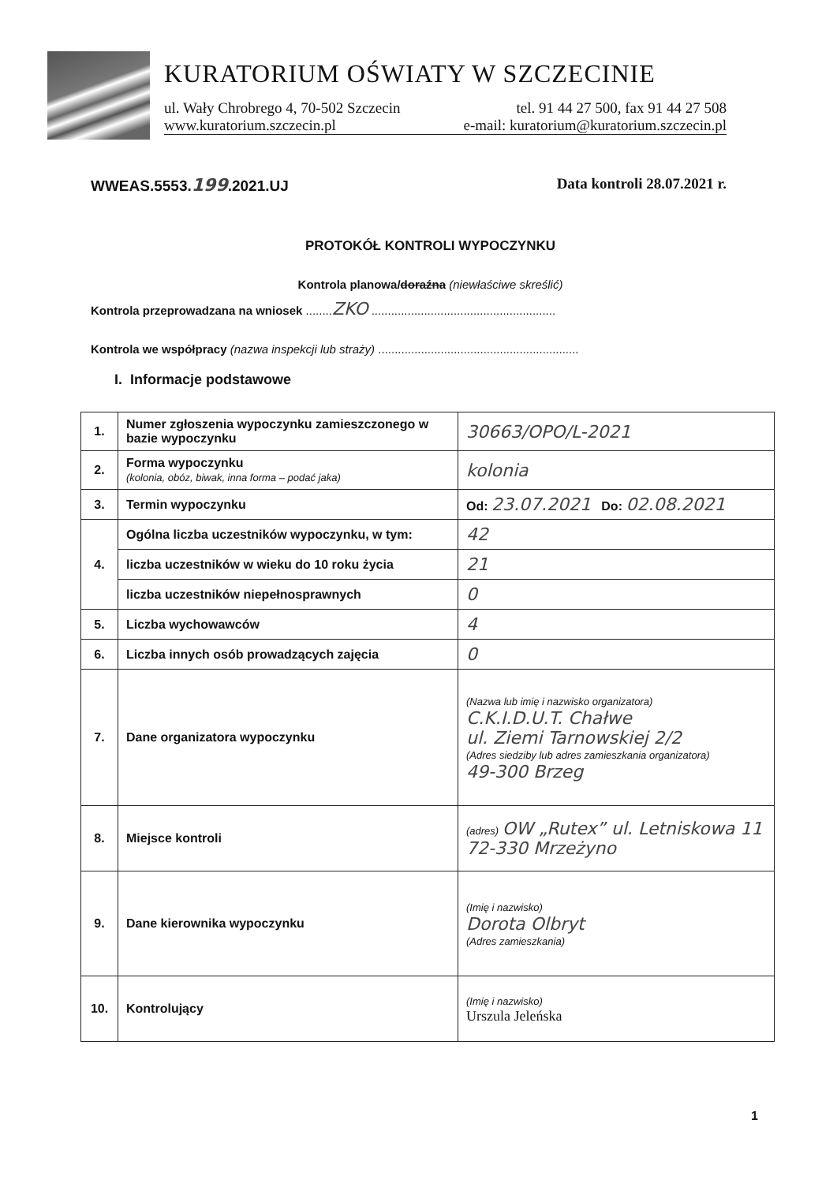KURATORIUM OŚWIATY W SZCZECINIE
ul. Wały Chrobrego 4, 70-502 Szczecin tel. 91 44 27 500, fax 91 44 27 508
www.kuratorium.szczecin.pl e-mail: kuratorium@kuratorium.szczecin.pl
WWEAS.5553.199.2021.UJ Data kontroli 28.07.2021 r.
PROTOKÓŁ KONTROLI WYPOCZYNKU
Kontrola planowa/doraźna (niewłaściwe skreślić)
Kontrola przeprowadzana na wniosek ........ZKO ........................................................
Kontrola we współpracy (nazwa inspekcji lub straży) .............................................................
I. Informacje podstawowe
| 1. | Numer zgłoszenia wypoczynku zamieszczonego w bazie wypoczynku | 30663/OPO/L-2021 |
| 2. | Forma wypoczynku (kolonia, obóz, biwak, inna forma – podać jaka) | kolonia |
| 3. | Termin wypoczynku | Od: 23.07.2021 Do: 02.08.2021 |
| 4. | Ogólna liczba uczestników wypoczynku, w tym: | 42 |
| | liczba uczestników w wieku do 10 roku życia | 21 |
| | liczba uczestników niepełnosprawnych | 0 |
| 5. | Liczba wychowawców | 4 |
| 6. | Liczba innych osób prowadzących zajęcia | 0 |
| 7. | Dane organizatora wypoczynku | (Nazwa lub imię i nazwisko organizatora) C.K.I.D.U.T. Chałwe ul. Ziemi Tarnowskiej 2/2 (Adres siedziby lub adres zamieszkania organizatora) 49-300 Brzeg |
| 8. | Miejsce kontroli | (adres) OW „Rutex” ul. Letniskowa 11 72-330 Mrzeżyno |
| 9. | Dane kierownika wypoczynku | (Imię i nazwisko) Dorota Olbryt (Adres zamieszkania) |
| 10. | Kontrolujący | (Imię i nazwisko) Urszula Jeleńska |
1